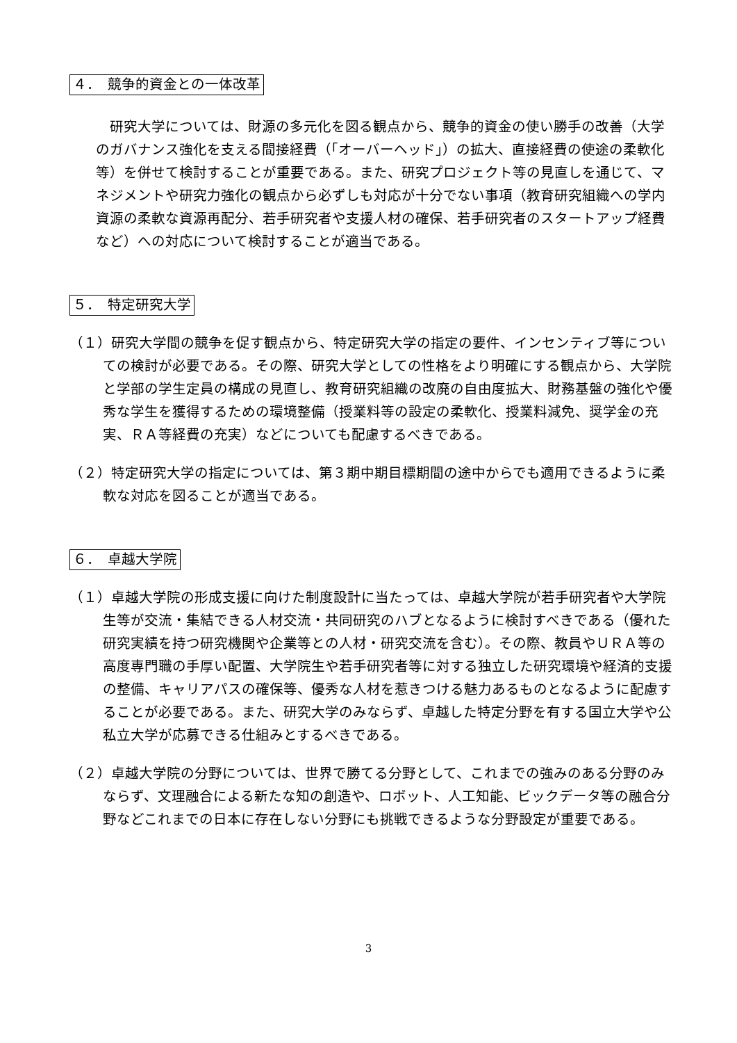４．　競争的資金との一体改革
研究大学については、財源の多元化を図る観点から、競争的資金の使い勝手の改善（大学のガバナンス強化を支える間接経費（「オーバーヘッド」）の拡大、直接経費の使途の柔軟化等）を併せて検討することが重要である。また、研究プロジェクト等の見直しを通じて、マネジメントや研究力強化の観点から必ずしも対応が十分でない事項（教育研究組織への学内資源の柔軟な資源再配分、若手研究者や支援人材の確保、若手研究者のスタートアップ経費など）への対応について検討することが適当である。
５．　特定研究大学
（１）研究大学間の競争を促す観点から、特定研究大学の指定の要件、インセンティブ等についての検討が必要である。その際、研究大学としての性格をより明確にする観点から、大学院と学部の学生定員の構成の見直し、教育研究組織の改廃の自由度拡大、財務基盤の強化や優秀な学生を獲得するための環境整備（授業料等の設定の柔軟化、授業料減免、奨学金の充実、ＲＡ等経費の充実）などについても配慮するべきである。
（２）特定研究大学の指定については、第３期中期目標期間の途中からでも適用できるように柔軟な対応を図ることが適当である。
６．　卓越大学院
（１）卓越大学院の形成支援に向けた制度設計に当たっては、卓越大学院が若手研究者や大学院生等が交流・集結できる人材交流・共同研究のハブとなるように検討すべきである（優れた研究実績を持つ研究機関や企業等との人材・研究交流を含む）。その際、教員やＵＲＡ等の高度専門職の手厚い配置、大学院生や若手研究者等に対する独立した研究環境や経済的支援の整備、キャリアパスの確保等、優秀な人材を惹きつける魅力あるものとなるように配慮することが必要である。また、研究大学のみならず、卓越した特定分野を有する国立大学や公私立大学が応募できる仕組みとするべきである。
（２）卓越大学院の分野については、世界で勝てる分野として、これまでの強みのある分野のみならず、文理融合による新たな知の創造や、ロボット、人工知能、ビックデータ等の融合分野などこれまでの日本に存在しない分野にも挑戦できるような分野設定が重要である。
3